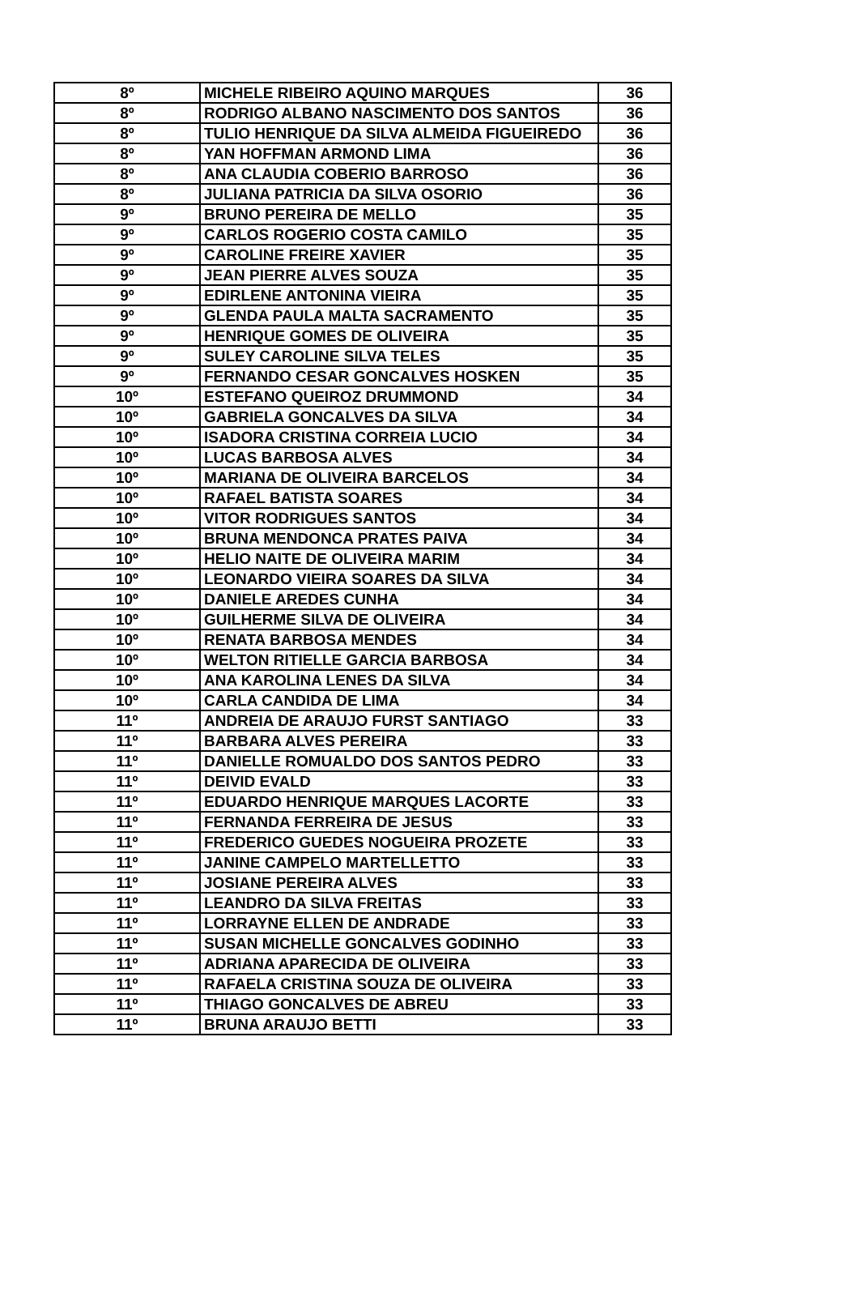| 8º | MICHELE RIBEIRO AQUINO MARQUES | 36 |
| 8º | RODRIGO ALBANO NASCIMENTO DOS SANTOS | 36 |
| 8º | TULIO HENRIQUE DA SILVA ALMEIDA FIGUEIREDO | 36 |
| 8º | YAN HOFFMAN ARMOND LIMA | 36 |
| 8º | ANA CLAUDIA COBERIO BARROSO | 36 |
| 8º | JULIANA PATRICIA DA SILVA OSORIO | 36 |
| 9º | BRUNO PEREIRA DE MELLO | 35 |
| 9º | CARLOS ROGERIO COSTA CAMILO | 35 |
| 9º | CAROLINE FREIRE XAVIER | 35 |
| 9º | JEAN PIERRE ALVES SOUZA | 35 |
| 9º | EDIRLENE ANTONINA VIEIRA | 35 |
| 9º | GLENDA PAULA MALTA SACRAMENTO | 35 |
| 9º | HENRIQUE GOMES DE OLIVEIRA | 35 |
| 9º | SULEY CAROLINE SILVA TELES | 35 |
| 9º | FERNANDO CESAR GONCALVES HOSKEN | 35 |
| 10º | ESTEFANO QUEIROZ DRUMMOND | 34 |
| 10º | GABRIELA GONCALVES DA SILVA | 34 |
| 10º | ISADORA CRISTINA CORREIA LUCIO | 34 |
| 10º | LUCAS BARBOSA ALVES | 34 |
| 10º | MARIANA DE OLIVEIRA BARCELOS | 34 |
| 10º | RAFAEL BATISTA SOARES | 34 |
| 10º | VITOR RODRIGUES SANTOS | 34 |
| 10º | BRUNA MENDONCA PRATES PAIVA | 34 |
| 10º | HELIO NAITE DE OLIVEIRA MARIM | 34 |
| 10º | LEONARDO VIEIRA SOARES DA SILVA | 34 |
| 10º | DANIELE AREDES CUNHA | 34 |
| 10º | GUILHERME SILVA DE OLIVEIRA | 34 |
| 10º | RENATA BARBOSA MENDES | 34 |
| 10º | WELTON RITIELLE GARCIA BARBOSA | 34 |
| 10º | ANA KAROLINA LENES DA SILVA | 34 |
| 10º | CARLA CANDIDA DE LIMA | 34 |
| 11º | ANDREIA DE ARAUJO FURST SANTIAGO | 33 |
| 11º | BARBARA ALVES PEREIRA | 33 |
| 11º | DANIELLE ROMUALDO DOS SANTOS PEDRO | 33 |
| 11º | DEIVID EVALD | 33 |
| 11º | EDUARDO HENRIQUE MARQUES LACORTE | 33 |
| 11º | FERNANDA FERREIRA DE JESUS | 33 |
| 11º | FREDERICO GUEDES NOGUEIRA PROZETE | 33 |
| 11º | JANINE CAMPELO MARTELLETTO | 33 |
| 11º | JOSIANE PEREIRA ALVES | 33 |
| 11º | LEANDRO DA SILVA FREITAS | 33 |
| 11º | LORRAYNE ELLEN DE ANDRADE | 33 |
| 11º | SUSAN MICHELLE GONCALVES GODINHO | 33 |
| 11º | ADRIANA APARECIDA DE OLIVEIRA | 33 |
| 11º | RAFAELA CRISTINA SOUZA DE OLIVEIRA | 33 |
| 11º | THIAGO GONCALVES DE ABREU | 33 |
| 11º | BRUNA ARAUJO BETTI | 33 |